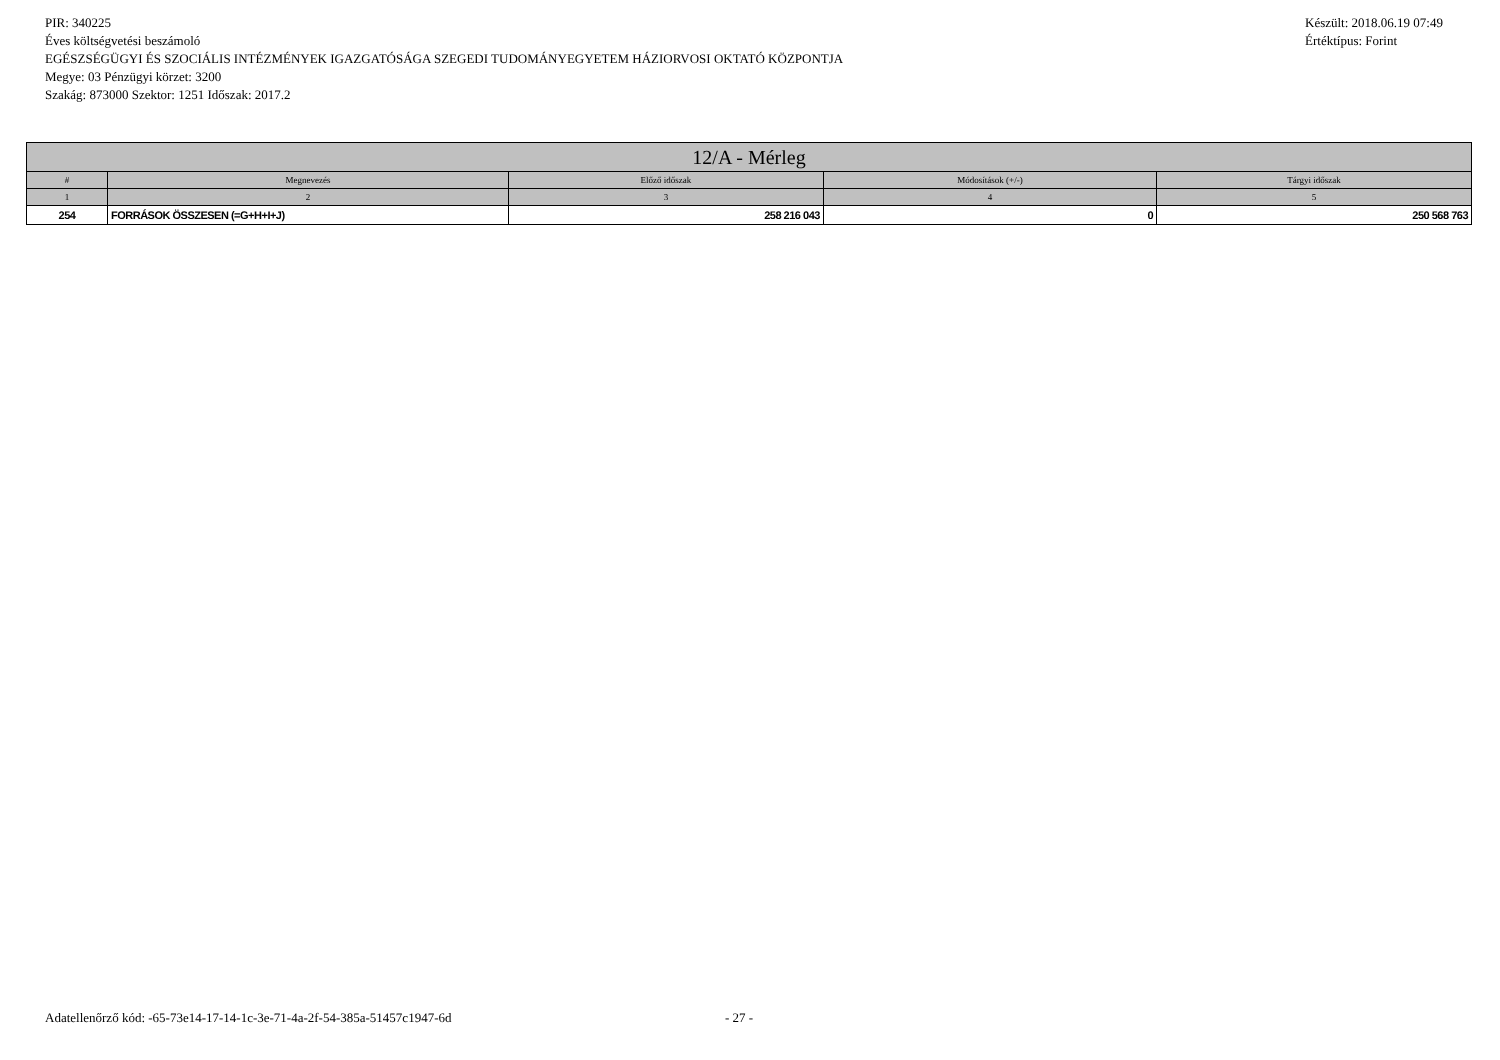PIR: 340225
Éves költségvetési beszámoló
EGÉSZSÉGÜGYI ÉS SZOCIÁLIS INTÉZMÉNYEK IGAZGATÓSÁGA SZEGEDI TUDOMÁNYEGYETEM HÁZIORVOSI OKTATÓ KÖZPONTJA
Megye: 03 Pénzügyi körzet: 3200
Szakág: 873000 Szektor: 1251 Időszak: 2017.2
Készült: 2018.06.19 07:49
Értéktípus: Forint
| 12/A - Mérleg | | | | |
| --- | --- | --- | --- | --- |
| # | Megnevezés | Előző időszak | Módosítások (+/-) | Tárgyi időszak |
| 1 | 2 | 3 | 4 | 5 |
| 254 | FORRÁSOK ÖSSZESEN (=G+H+I+J) | 258 216 043 | 0 | 250 568 763 |
Adatellenőrző kód: -65-73e14-17-14-1c-3e-71-4a-2f-54-385a-51457c1947-6d - 27 -